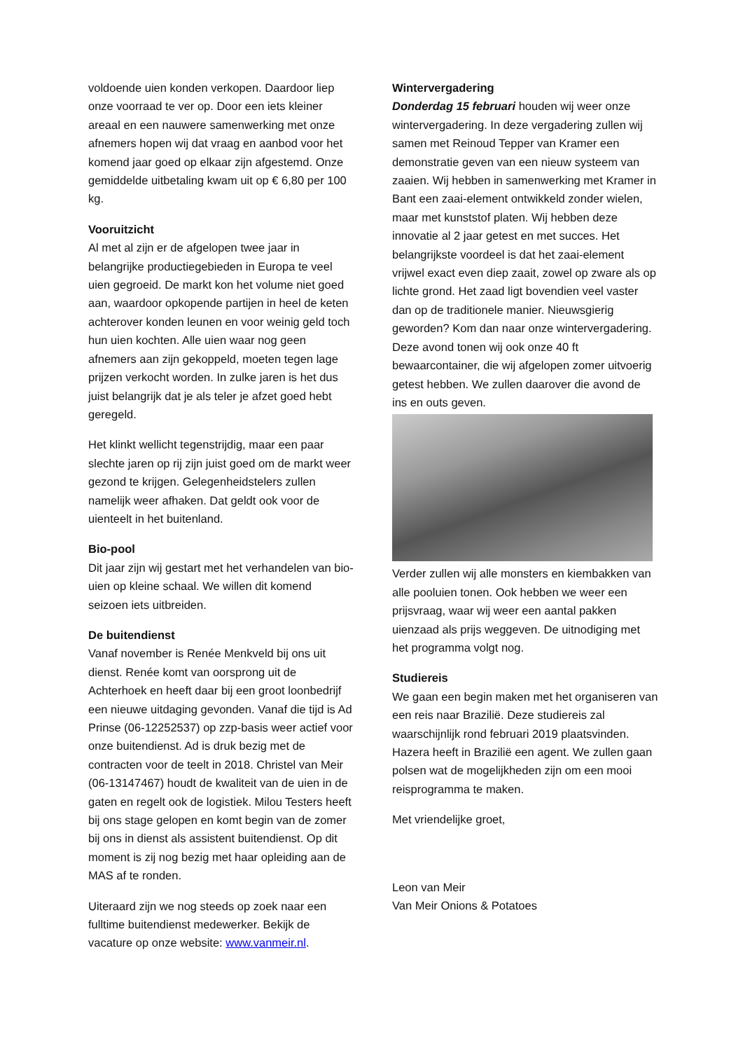voldoende uien konden verkopen. Daardoor liep onze voorraad te ver op. Door een iets kleiner areaal en een nauwere samenwerking met onze afnemers hopen wij dat vraag en aanbod voor het komend jaar goed op elkaar zijn afgestemd. Onze gemiddelde uitbetaling kwam uit op € 6,80 per 100 kg.
Vooruitzicht
Al met al zijn er de afgelopen twee jaar in belangrijke productiegebieden in Europa te veel uien gegroeid. De markt kon het volume niet goed aan, waardoor opkopende partijen in heel de keten achterover konden leunen en voor weinig geld toch hun uien kochten. Alle uien waar nog geen afnemers aan zijn gekoppeld, moeten tegen lage prijzen verkocht worden. In zulke jaren is het dus juist belangrijk dat je als teler je afzet goed hebt geregeld.
Het klinkt wellicht tegenstrijdig, maar een paar slechte jaren op rij zijn juist goed om de markt weer gezond te krijgen. Gelegenheidstelers zullen namelijk weer afhaken. Dat geldt ook voor de uienteelt in het buitenland.
Bio-pool
Dit jaar zijn wij gestart met het verhandelen van bio-uien op kleine schaal. We willen dit komend seizoen iets uitbreiden.
De buitendienst
Vanaf november is Renée Menkveld bij ons uit dienst. Renée komt van oorsprong uit de Achterhoek en heeft daar bij een groot loonbedrijf een nieuwe uitdaging gevonden. Vanaf die tijd is Ad Prinse (06-12252537) op zzp-basis weer actief voor onze buitendienst. Ad is druk bezig met de contracten voor de teelt in 2018. Christel van Meir (06-13147467) houdt de kwaliteit van de uien in de gaten en regelt ook de logistiek. Milou Testers heeft bij ons stage gelopen en komt begin van de zomer bij ons in dienst als assistent buitendienst. Op dit moment is zij nog bezig met haar opleiding aan de MAS af te ronden.
Uiteraard zijn we nog steeds op zoek naar een fulltime buitendienst medewerker. Bekijk de vacature op onze website: www.vanmeir.nl.
Wintervergadering
Donderdag 15 februari houden wij weer onze wintervergadering. In deze vergadering zullen wij samen met Reinoud Tepper van Kramer een demonstratie geven van een nieuw systeem van zaaien. Wij hebben in samenwerking met Kramer in Bant een zaai-element ontwikkeld zonder wielen, maar met kunststof platen. Wij hebben deze innovatie al 2 jaar getest en met succes. Het belangrijkste voordeel is dat het zaai-element vrijwel exact even diep zaait, zowel op zware als op lichte grond. Het zaad ligt bovendien veel vaster dan op de traditionele manier. Nieuwsgierig geworden? Kom dan naar onze wintervergadering. Deze avond tonen wij ook onze 40 ft bewaarcontainer, die wij afgelopen zomer uitvoerig getest hebben. We zullen daarover die avond de ins en outs geven.
Verder zullen wij alle monsters en kiembakken van alle pooluien tonen. Ook hebben we weer een prijsvraag, waar wij weer een aantal pakken uienzaad als prijs weggeven. De uitnodiging met het programma volgt nog.
Studiereis
We gaan een begin maken met het organiseren van een reis naar Brazilië. Deze studiereis zal waarschijnlijk rond februari 2019 plaatsvinden. Hazera heeft in Brazilië een agent. We zullen gaan polsen wat de mogelijkheden zijn om een mooi reisprogramma te maken.
Met vriendelijke groet,
Leon van Meir
Van Meir Onions & Potatoes